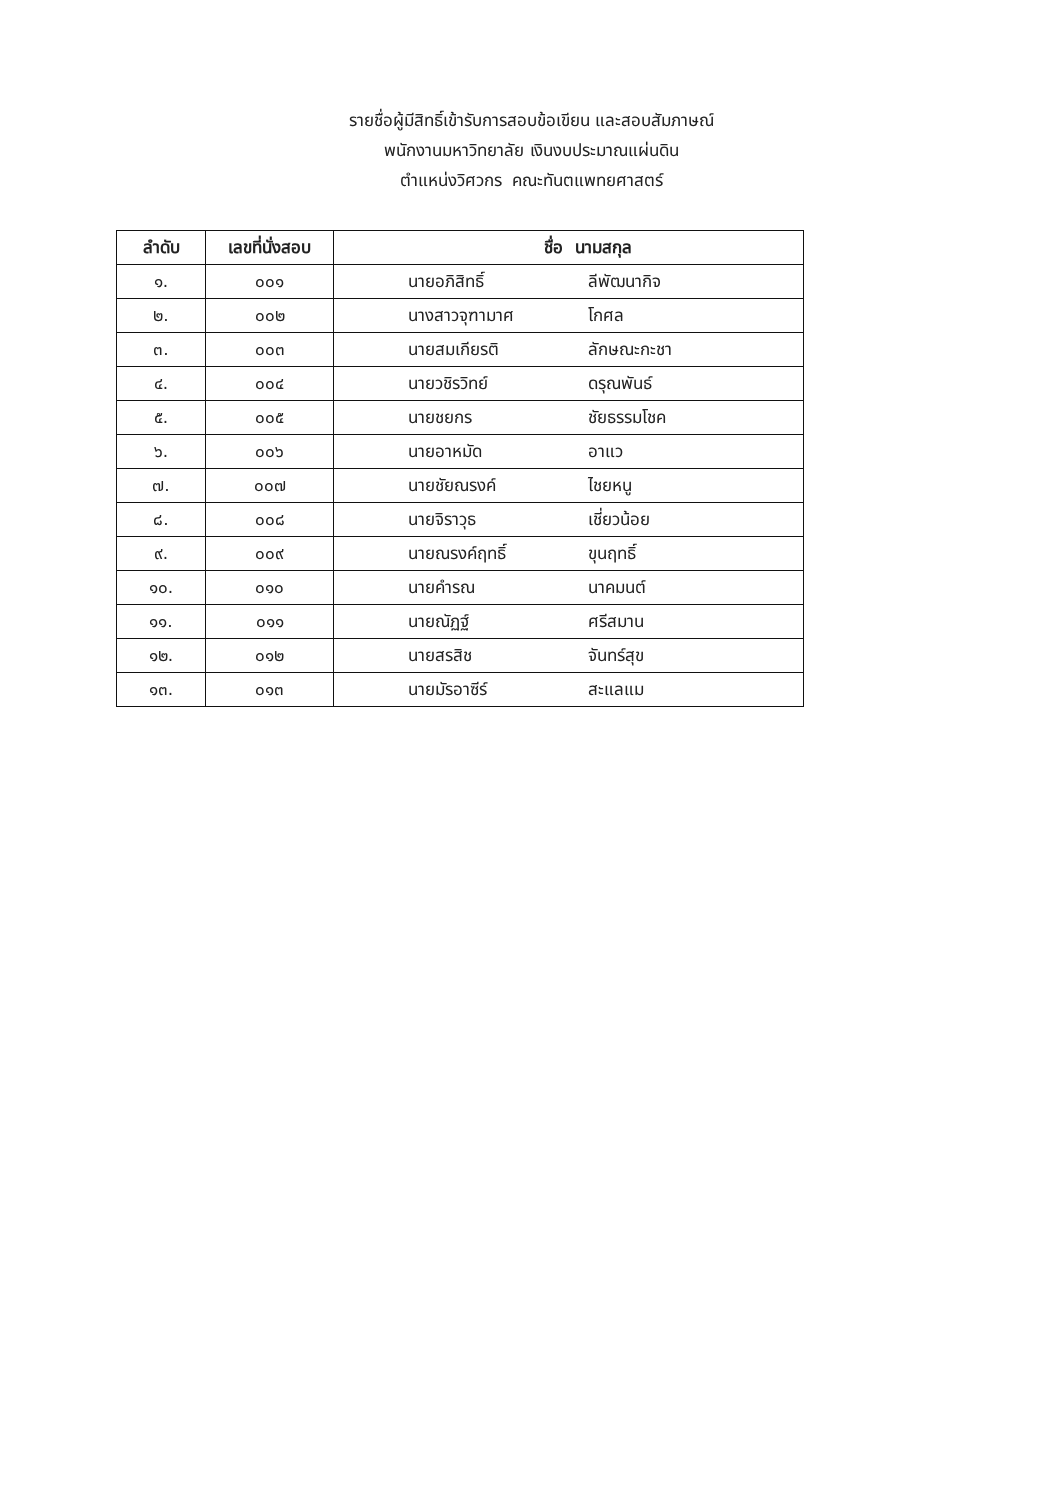รายชื่อผู้มีสิทธิ์เข้ารับการสอบข้อเขียน และสอบสัมภาษณ์
พนักงานมหาวิทยาลัย เงินงบประมาณแผ่นดิน
ตำแหน่งวิศวกร คณะทันตแพทยศาสตร์
| ลำดับ | เลขที่นั่งสอบ | ชื่อ นามสกุล |
| --- | --- | --- |
| ๑. | ๐๐๑ | นายอภิสิทธิ์ ลีพัฒนากิจ |
| ๒. | ๐๐๒ | นางสาวจุฑามาศ โกศล |
| ๓. | ๐๐๓ | นายสมเกียรติ ลักษณะกะชา |
| ๔. | ๐๐๔ | นายวชิรวิทย์ ดรุณพันธ์ |
| ๕. | ๐๐๕ | นายชยกร ชัยธรรมโชค |
| ๖. | ๐๐๖ | นายอาหมัด อาแว |
| ๗. | ๐๐๗ | นายชัยณรงค์ ไชยหนู |
| ๘. | ๐๐๘ | นายจิราวุธ เชี่ยวน้อย |
| ๙. | ๐๐๙ | นายณรงค์ฤทธิ์ ขุนฤทธิ์ |
| ๑๐. | ๐๑๐ | นายคำรณ นาคมนต์ |
| ๑๑. | ๐๑๑ | นายณัฏฐ์ ศรีสมาน |
| ๑๒. | ๐๑๒ | นายสรสิช จันทร์สุข |
| ๑๓. | ๐๑๓ | นายมัรอาซีร์ สะแลแม |